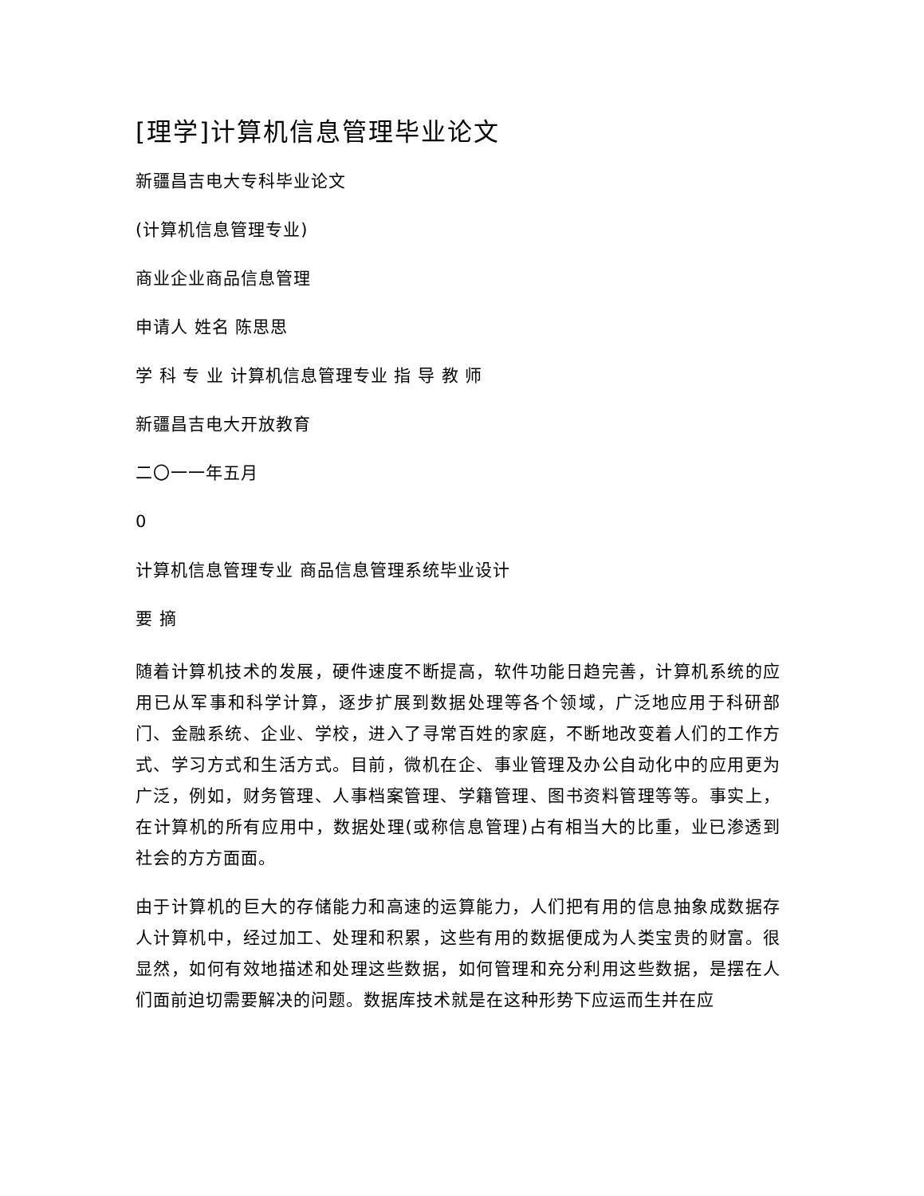[理学]计算机信息管理毕业论文
新疆昌吉电大专科毕业论文
(计算机信息管理专业)
商业企业商品信息管理
申请人 姓名 陈思思
学 科 专 业 计算机信息管理专业 指 导 教 师
新疆昌吉电大开放教育
二〇一一年五月
0
计算机信息管理专业 商品信息管理系统毕业设计
要 摘
随着计算机技术的发展，硬件速度不断提高，软件功能日趋完善，计算机系统的应用已从军事和科学计算，逐步扩展到数据处理等各个领域，广泛地应用于科研部门、金融系统、企业、学校，进入了寻常百姓的家庭，不断地改变着人们的工作方式、学习方式和生活方式。目前，微机在企、事业管理及办公自动化中的应用更为广泛，例如，财务管理、人事档案管理、学籍管理、图书资料管理等等。事实上，在计算机的所有应用中，数据处理(或称信息管理)占有相当大的比重，业已渗透到社会的方方面面。
由于计算机的巨大的存储能力和高速的运算能力，人们把有用的信息抽象成数据存人计算机中，经过加工、处理和积累，这些有用的数据便成为人类宝贵的财富。很显然，如何有效地描述和处理这些数据，如何管理和充分利用这些数据，是摆在人们面前迫切需要解决的问题。数据库技术就是在这种形势下应运而生并在应